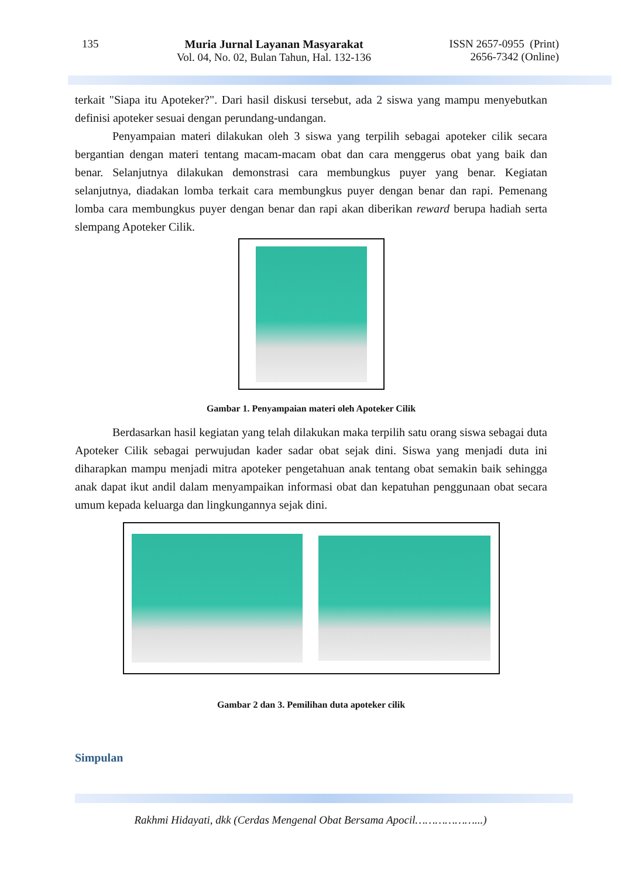135 Muria Jurnal Layanan Masyarakat
Vol. 04, No. 02, Bulan Tahun, Hal. 132-136
ISSN 2657-0955 (Print)
2656-7342 (Online)
terkait "Siapa itu Apoteker?". Dari hasil diskusi tersebut, ada 2 siswa yang mampu menyebutkan definisi apoteker sesuai dengan perundang-undangan.
Penyampaian materi dilakukan oleh 3 siswa yang terpilih sebagai apoteker cilik secara bergantian dengan materi tentang macam-macam obat dan cara menggerus obat yang baik dan benar. Selanjutnya dilakukan demonstrasi cara membungkus puyer yang benar. Kegiatan selanjutnya, diadakan lomba terkait cara membungkus puyer dengan benar dan rapi. Pemenang lomba cara membungkus puyer dengan benar dan rapi akan diberikan reward berupa hadiah serta slempang Apoteker Cilik.
Gambar 1. Penyampaian materi oleh Apoteker Cilik
Berdasarkan hasil kegiatan yang telah dilakukan maka terpilih satu orang siswa sebagai duta Apoteker Cilik sebagai perwujudan kader sadar obat sejak dini. Siswa yang menjadi duta ini diharapkan mampu menjadi mitra apoteker pengetahuan anak tentang obat semakin baik sehingga anak dapat ikut andil dalam menyampaikan informasi obat dan kepatuhan penggunaan obat secara umum kepada keluarga dan lingkungannya sejak dini.
Gambar 2 dan 3. Pemilihan duta apoteker cilik
Simpulan
Rakhmi Hidayati, dkk (Cerdas Mengenal Obat Bersama Apocil………………...)